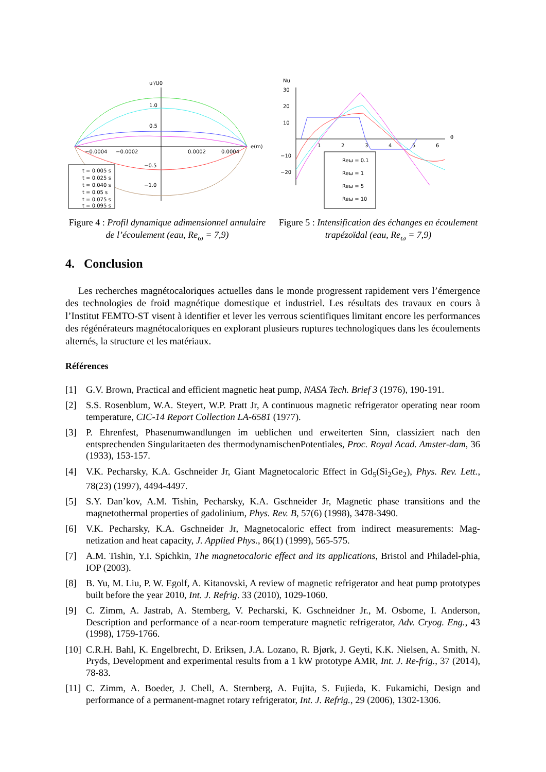u'/U0
e(m)
1.0
0.5
−0.5
−1.0
−0.0004
−0.0002
0.0002
0.0004
t = 0.005 s
t = 0.025 s
t = 0.040 s
t = 0.05 s
t = 0.075 s
t = 0.095 s
Figure 4 : Profil dynamique adimensionnel annulaire de l’écoulement (eau, Re<sub>ω</sub> = 7,9)
Nu
θ
30
20
10
−10
−20
1
2
3
4
5
6
Reω = 0.1
Reω = 1
Reω = 5
Reω = 10
Figure 5 : Intensification des échanges en écoulement trapézoïdal (eau, Re<sub>ω</sub> = 7,9)
4. Conclusion
Les recherches magnétocaloriques actuelles dans le monde progressent rapidement vers l’émergence des technologies de froid magnétique domestique et industriel. Les résultats des travaux en cours à l’Institut FEMTO-ST visent à identifier et lever les verrous scientifiques limitant encore les performances des régénérateurs magnétocaloriques en explorant plusieurs ruptures technologiques dans les écoulements alternés, la structure et les matériaux.
Références
[1] G.V. Brown, Practical and efficient magnetic heat pump, NASA Tech. Brief 3 (1976), 190-191.
[2] S.S. Rosenblum, W.A. Steyert, W.P. Pratt Jr, A continuous magnetic refrigerator operating near room temperature, CIC-14 Report Collection LA-6581 (1977).
[3] P. Ehrenfest, Phasenumwandlungen im ueblichen und erweiterten Sinn, classiziert nach den entsprechenden Singularitaeten des thermodynamischenPotentiales, Proc. Royal Acad. Amster-dam, 36 (1933), 153-157.
[4] V.K. Pecharsky, K.A. Gschneider Jr, Giant Magnetocaloric Effect in Gd<sub>5</sub>(Si<sub>2</sub>Ge<sub>2</sub>), Phys. Rev. Lett., 78(23) (1997), 4494-4497.
[5] S.Y. Dan’kov, A.M. Tishin, Pecharsky, K.A. Gschneider Jr, Magnetic phase transitions and the magnetothermal properties of gadolinium, Phys. Rev. B, 57(6) (1998), 3478-3490.
[6] V.K. Pecharsky, K.A. Gschneider Jr, Magnetocaloric effect from indirect measurements: Mag-netization and heat capacity, J. Applied Phys., 86(1) (1999), 565-575.
[7] A.M. Tishin, Y.I. Spichkin, The magnetocaloric effect and its applications, Bristol and Philadel-phia, IOP (2003).
[8] B. Yu, M. Liu, P. W. Egolf, A. Kitanovski, A review of magnetic refrigerator and heat pump prototypes built before the year 2010, Int. J. Refrig. 33 (2010), 1029-1060.
[9] C. Zimm, A. Jastrab, A. Stemberg, V. Pecharski, K. Gschneidner Jr., M. Osbome, I. Anderson, Description and performance of a near-room temperature magnetic refrigerator, Adv. Cryog. Eng., 43 (1998), 1759-1766.
[10] C.R.H. Bahl, K. Engelbrecht, D. Eriksen, J.A. Lozano, R. Bjørk, J. Geyti, K.K. Nielsen, A. Smith, N. Pryds, Development and experimental results from a 1 kW prototype AMR, Int. J. Re-frig., 37 (2014), 78-83.
[11] C. Zimm, A. Boeder, J. Chell, A. Sternberg, A. Fujita, S. Fujieda, K. Fukamichi, Design and performance of a permanent-magnet rotary refrigerator, Int. J. Refrig., 29 (2006), 1302-1306.